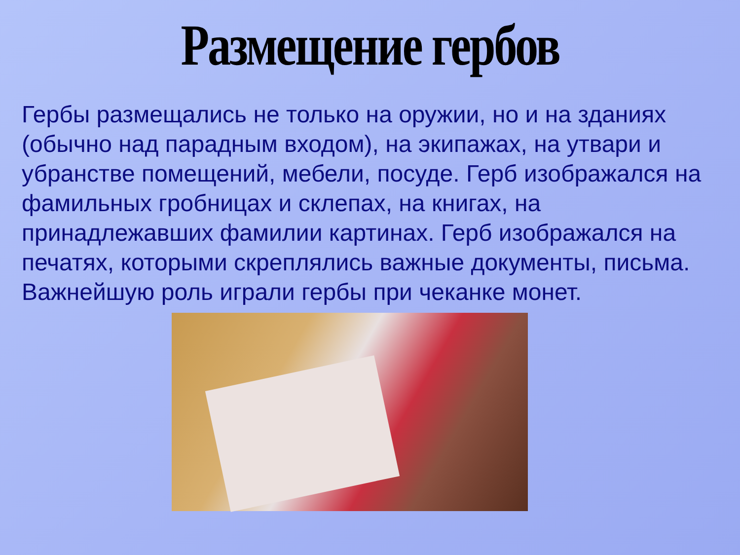Размещение гербов
Гербы размещались не только на оружии, но и на зданиях (обычно над парадным входом), на экипажах, на утвари и убранстве помещений, мебели, посуде. Герб изображался на фамильных гробницах и склепах, на книгах, на принадлежавших фамилии картинах. Герб изображался на печатях, которыми скреплялись важные документы, письма.
Важнейшую роль играли гербы при чеканке монет.